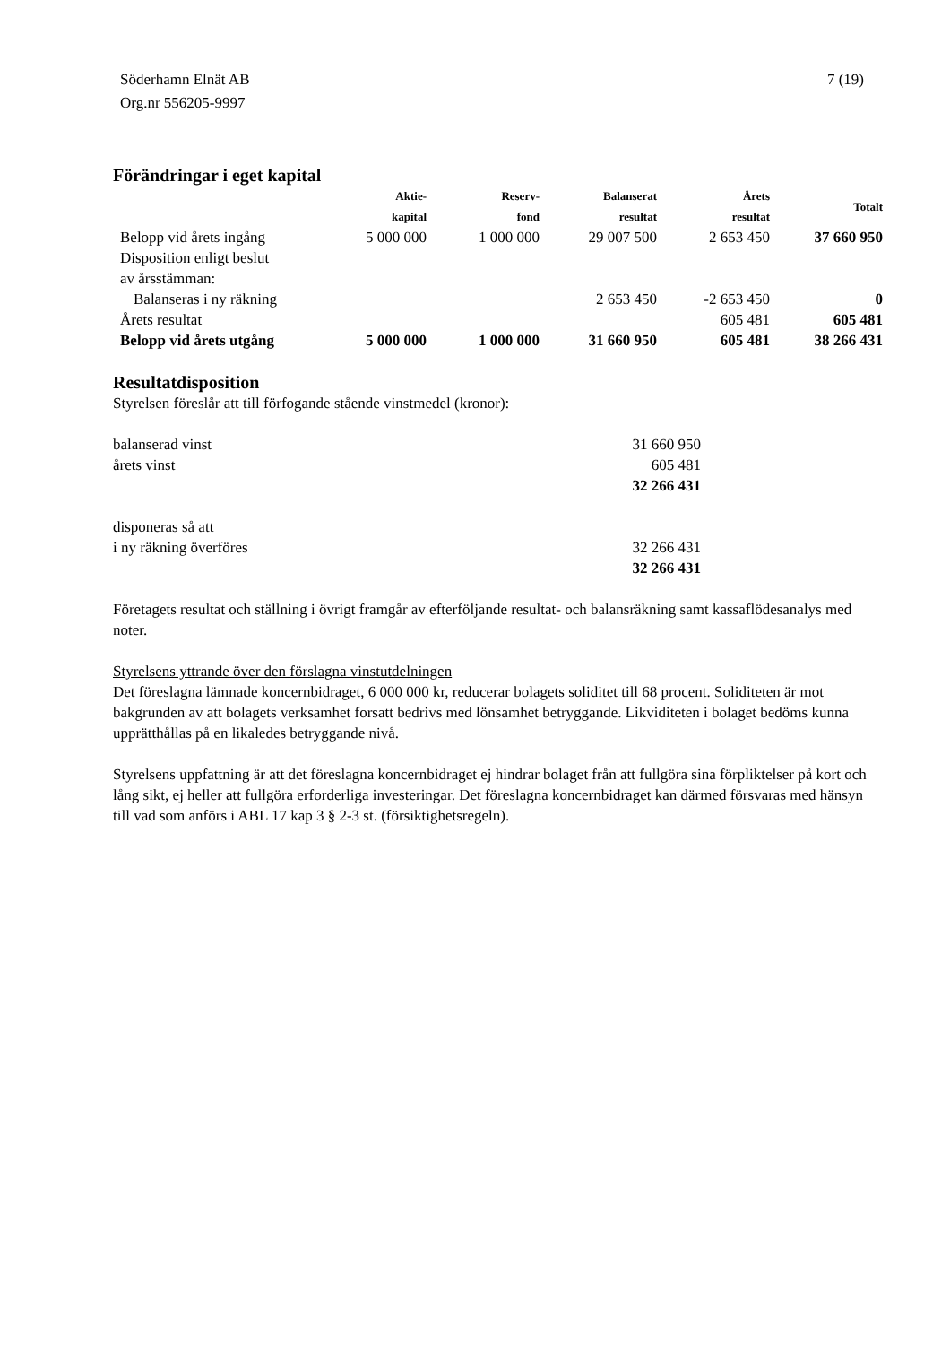Söderhamn Elnät AB
Org.nr 556205-9997
7 (19)
Förändringar i eget kapital
| | Aktie- kapital | Reserv- fond | Balanserat resultat | Årets resultat | Totalt |
| --- | --- | --- | --- | --- | --- |
| Belopp vid årets ingång | 5 000 000 | 1 000 000 | 29 007 500 | 2 653 450 | 37 660 950 |
| Disposition enligt beslut av årsstämman: | | | | | |
| Balanseras i ny räkning | | | 2 653 450 | -2 653 450 | 0 |
| Årets resultat | | | | 605 481 | 605 481 |
| Belopp vid årets utgång | 5 000 000 | 1 000 000 | 31 660 950 | 605 481 | 38 266 431 |
Resultatdisposition
Styrelsen föreslår att till förfogande stående vinstmedel (kronor):
| balanserad vinst | 31 660 950 |
| årets vinst | 605 481 |
| | 32 266 431 |
| disponeras så att | |
| i ny räkning överföres | 32 266 431 |
| | 32 266 431 |
Företagets resultat och ställning i övrigt framgår av efterföljande resultat- och balansräkning samt kassaflödesanalys med noter.
Styrelsens yttrande över den förslagna vinstutdelningen
Det föreslagna lämnade koncernbidraget, 6 000 000 kr, reducerar bolagets soliditet till 68 procent. Soliditeten är mot bakgrunden av att bolagets verksamhet forsatt bedrivs med lönsamhet betryggande. Likviditeten i bolaget bedöms kunna upprätthållas på en likaledes betryggande nivå.
Styrelsens uppfattning är att det föreslagna koncernbidraget ej hindrar bolaget från att fullgöra sina förpliktelser på kort och lång sikt, ej heller att fullgöra erforderliga investeringar. Det föreslagna koncernbidraget kan därmed försvaras med hänsyn till vad som anförs i ABL 17 kap 3 § 2-3 st. (försiktighetsregeln).